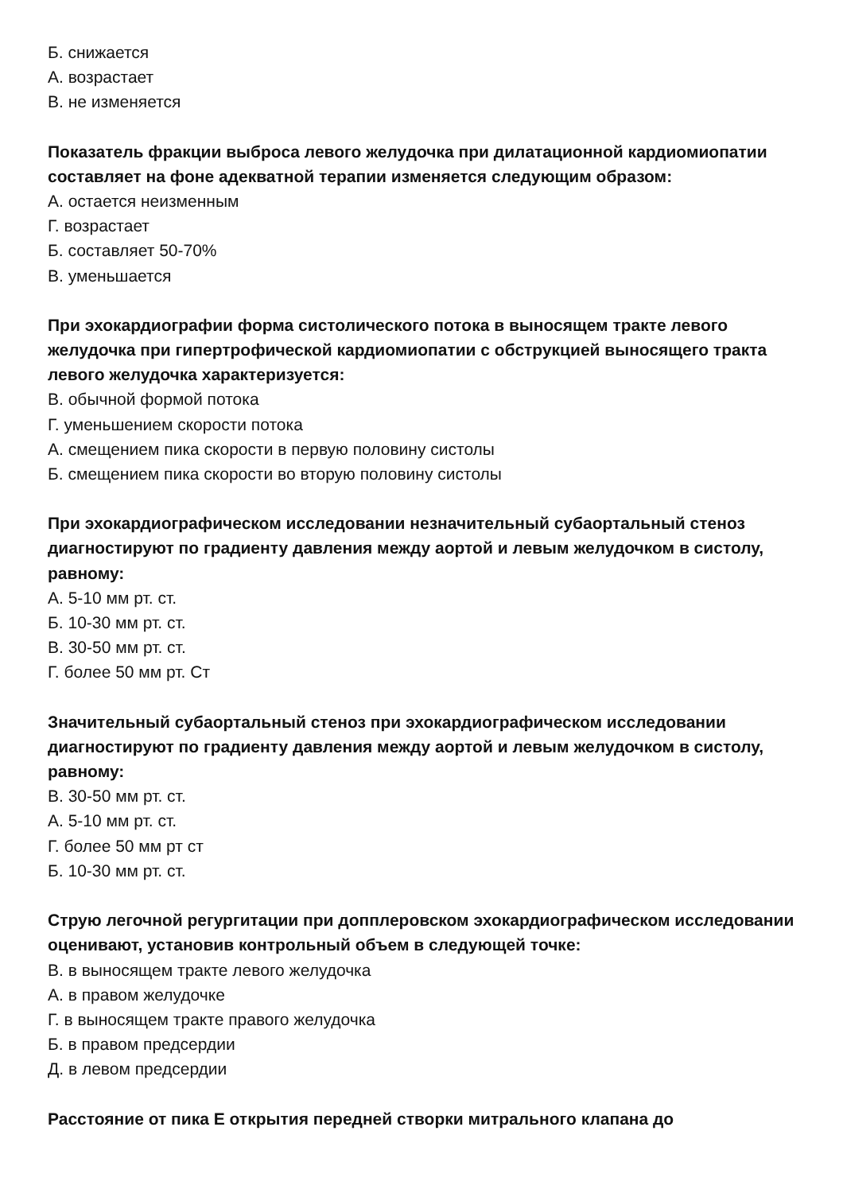Б. снижается
А. возрастает
В. не изменяется
Показатель фракции выброса левого желудочка при дилатационной кардиомиопатии составляет на фоне адекватной терапии изменяется следующим образом:
А. остается неизменным
Г. возрастает
Б. составляет 50-70%
В. уменьшается
При эхокардиографии форма систолического потока в выносящем тракте левого желудочка при гипертрофической кардиомиопатии с обструкцией выносящего тракта левого желудочка характеризуется:
В. обычной формой потока
Г. уменьшением скорости потока
А. смещением пика скорости в первую половину систолы
Б. смещением пика скорости во вторую половину систолы
При эхокардиографическом исследовании незначительный субаортальный стеноз диагностируют по градиенту давления между аортой и левым желудочком в систолу, равному:
А. 5-10 мм рт. ст.
Б. 10-30 мм рт. ст.
В. 30-50 мм рт. ст.
Г. более 50 мм рт. Ст
Значительный субаортальный стеноз при эхокардиографическом исследовании диагностируют по градиенту давления между аортой и левым желудочком в систолу, равному:
В. 30-50 мм рт. ст.
А. 5-10 мм рт. ст.
Г. более 50 мм рт ст
Б. 10-30 мм рт. ст.
Струю легочной регургитации при допплеровском эхокардиографическом исследовании оценивают, установив контрольный объем в следующей точке:
В. в выносящем тракте левого желудочка
А. в правом желудочке
Г. в выносящем тракте правого желудочка
Б. в правом предсердии
Д. в левом предсердии
Расстояние от пика Е открытия передней створки митрального клапана до